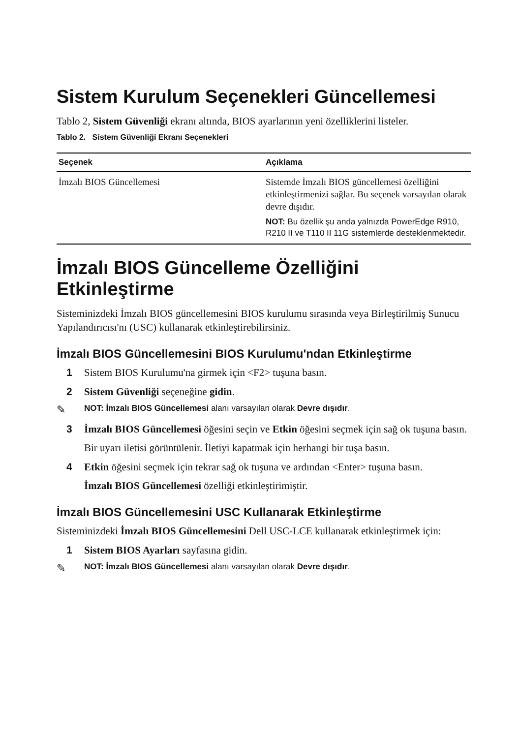Sistem Kurulum Seçenekleri Güncellemesi
Tablo 2, Sistem Güvenliği ekranı altında, BIOS ayarlarının yeni özelliklerini listeler.
Tablo 2. Sistem Güvenliği Ekranı Seçenekleri
| Seçenek | Açıklama |
| --- | --- |
| İmzalı BIOS Güncellemesi | Sistemde İmzalı BIOS güncellemesi özelliğini etkinleştirmenizi sağlar. Bu seçenek varsayılan olarak devre dışıdır. NOT: Bu özellik şu anda yalnızda PowerEdge R910, R210 II ve T110 II 11G sistemlerde desteklenmektedir. |
İmzalı BIOS Güncelleme Özelliğini Etkinleştirme
Sisteminizdeki İmzalı BIOS güncellemesini BIOS kurulumu sırasında veya Birleştirilmiş Sunucu Yapılandırıcısı'nı (USC) kullanarak etkinleştirebilirsiniz.
İmzalı BIOS Güncellemesini BIOS Kurulumu'ndan Etkinleştirme
1 Sistem BIOS Kurulumu'na girmek için <F2> tuşuna basın.
2 Sistem Güvenliği seçeneğine gidin.
✎ NOT: İmzalı BIOS Güncellemesi alanı varsayılan olarak Devre dışıdır.
3 İmzalı BIOS Güncellemesi öğesini seçin ve Etkin öğesini seçmek için sağ ok tuşuna basın.
Bir uyarı iletisi görüntülenir. İletiyi kapatmak için herhangi bir tuşa basın.
4 Etkin öğesini seçmek için tekrar sağ ok tuşuna ve ardından <Enter> tuşuna basın.
İmzalı BIOS Güncellemesi özelliği etkinleştirimiştir.
İmzalı BIOS Güncellemesini USC Kullanarak Etkinleştirme
Sisteminizdeki İmzalı BIOS Güncellemesini Dell USC-LCE kullanarak etkinleştirmek için:
1 Sistem BIOS Ayarları sayfasına gidin.
✎ NOT: İmzalı BIOS Güncellemesi alanı varsayılan olarak Devre dışıdır.